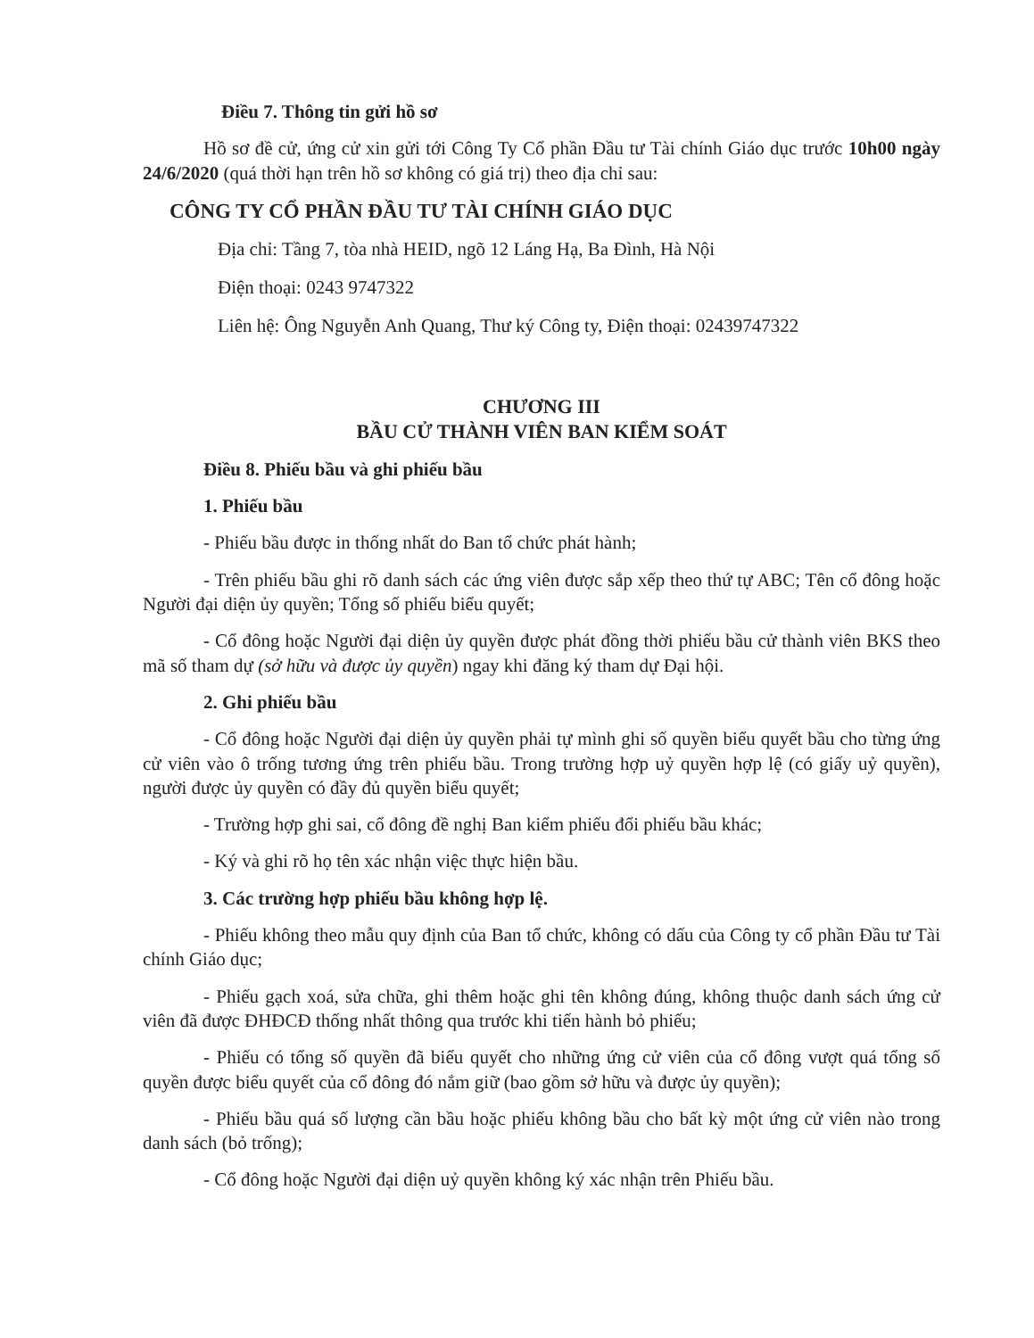Điều 7. Thông tin gửi hồ sơ
Hồ sơ đề cử, ứng cử xin gửi tới Công Ty Cổ phần Đầu tư Tài chính Giáo dục trước 10h00 ngày 24/6/2020 (quá thời hạn trên hồ sơ không có giá trị) theo địa chỉ sau:
CÔNG TY CỔ PHẦN ĐẦU TƯ TÀI CHÍNH GIÁO DỤC
Địa chỉ: Tầng 7, tòa nhà HEID, ngõ 12 Láng Hạ, Ba Đình, Hà Nội
Điện thoại: 0243 9747322
Liên hệ: Ông Nguyễn Anh Quang, Thư ký Công ty, Điện thoại: 02439747322
CHƯƠNG III
BẦU CỬ THÀNH VIÊN BAN KIỂM SOÁT
Điều 8. Phiếu bầu và ghi phiếu bầu
1. Phiếu bầu
- Phiếu bầu được in thống nhất do Ban tổ chức phát hành;
- Trên phiếu bầu ghi rõ danh sách các ứng viên được sắp xếp theo thứ tự ABC; Tên cổ đông hoặc Người đại diện ủy quyền; Tổng số phiếu biểu quyết;
- Cổ đông hoặc Người đại diện ủy quyền được phát đồng thời phiếu bầu cử thành viên BKS theo mã số tham dự (sở hữu và được ủy quyền) ngay khi đăng ký tham dự Đại hội.
2. Ghi phiếu bầu
- Cổ đông hoặc Người đại diện ủy quyền phải tự mình ghi số quyền biểu quyết bầu cho từng ứng cử viên vào ô trống tương ứng trên phiếu bầu. Trong trường hợp uỷ quyền hợp lệ (có giấy uỷ quyền), người được ủy quyền có đầy đủ quyền biểu quyết;
- Trường hợp ghi sai, cổ đông đề nghị Ban kiểm phiếu đổi phiếu bầu khác;
- Ký và ghi rõ họ tên xác nhận việc thực hiện bầu.
3. Các trường hợp phiếu bầu không hợp lệ.
- Phiếu không theo mẫu quy định của Ban tổ chức, không có dấu của Công ty cổ phần Đầu tư Tài chính Giáo dục;
- Phiếu gạch xoá, sửa chữa, ghi thêm hoặc ghi tên không đúng, không thuộc danh sách ứng cử viên đã được ĐHĐCĐ thống nhất thông qua trước khi tiến hành bỏ phiếu;
- Phiếu có tổng số quyền đã biểu quyết cho những ứng cử viên của cổ đông vượt quá tổng số quyền được biểu quyết của cổ đông đó nắm giữ (bao gồm sở hữu và được ủy quyền);
- Phiếu bầu quá số lượng cần bầu hoặc phiếu không bầu cho bất kỳ một ứng cử viên nào trong danh sách (bỏ trống);
- Cổ đông hoặc Người đại diện uỷ quyền không ký xác nhận trên Phiếu bầu.